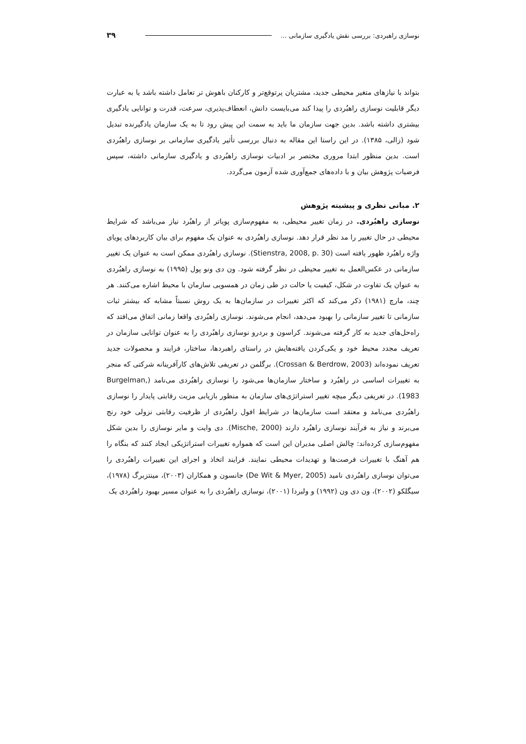نوسازی راهبردی: بررسی نقش یادگیری سازمانی ... ۳۹
بتواند با نیازهای متغیر محیطی جدید، مشتریان پرتوقع‌تر و کارکنان باهوش تر تعامل داشته باشد یا به عبارت دیگر قابلیت نوسازی راهبُردی را پیدا کند می‌بایست دانش، انعطاف‌پذیری، سرعت، قدرت و توانایی یادگیری بیشتری داشته باشد. بدین جهت سازمان ما باید به سمت این پیش رود تا به یک سازمان یادگیرنده تبدیل شود (زالی، ۱۳۸۵). در این راستا این مقاله به دنبال بررسی تأثیر یادگیری سازمانی بر نوسازی راهبُردی است. بدین منظور ابتدا مروری مختصر بر ادبیات نوسازی راهبُردی و یادگیری سازمانی داشته، سپس فرضیات پژوهش بیان و با داده‌های جمع‌آوری شده آزمون می‌گردد.
۲. مبانی نظری و پیشینه پژوهش
نوسازی راهبُردی. در زمان تغییر محیطی، به مفهوم‌سازی پویاتر از راهبُرد نیاز می‌باشد که شرایط محیطی در حال تغییر را مد نظر قرار دهد. نوسازی راهبُردی به عنوان یک مفهوم برای بیان کاربردهای پویای واژه راهبُرد ظهور یافته است (Stienstra, 2008, p. 30). نوسازی راهبُردی ممکن است به عنوان یک تغییر سازمانی در عکس‌العمل به تغییر محیطی در نظر گرفته شود. ون دی ونو پول (۱۹۹۵) به نوسازی راهبُردی به عنوان یک تفاوت در شکل، کیفیت یا حالت در طی زمان در همسویی سازمان با محیط اشاره می‌کنند. هر چند، مارچ (۱۹۸۱) ذکر می‌کند که اکثر تغییرات در سازمان‌ها به یک روش نسبتاً مشابه که بیشتر ثبات سازمانی تا تغییر سازمانی را بهبود می‌دهد، انجام می‌شوند. نوسازی راهبُردی واقعا زمانی اتفاق می‌افتد که راه‌حل‌های جدید به کار گرفته می‌شوند. کراسون و بردرو نوسازی راهبُردی را به عنوان توانایی سازمان در تعریف مجدد محیط خود و یکی‌کردن یافته‌هایش در راستای راهبردها، ساختار، فرایند و محصولات جدید تعریف نموده‌اند (Crossan & Berdrow, 2003). برگلمن در تعریفی تلاش‌های کارآفرینانه شرکتی که منجر به تغییرات اساسی در راهبُرد و ساختار سازمان‌ها می‌شود را نوسازی راهبُردی می‌نامد (Burgelman, 1983). در تعریفی دیگر میچه تغییر استراتژی‌های سازمان به منظور بازیابی مزیت رقابتی پایدار را نوسازی راهبُردی می‌نامد و معتقد است سازمان‌ها در شرایط افول راهبُردی از ظرفیت رقابتی نزولی خود رنج می‌برند و نیاز به فرآیند نوسازی راهبُرد دارند (Mische, 2000). دی وایت و مایر نوسازی را بدین شکل مفهوم‌سازی کرده‌اند: چالش اصلی مدیران این است که همواره تغییرات استراتژیکی ایجاد کنند که بنگاه را هم آهنگ با تغییرات فرصت‌ها و تهدیدات محیطی نمایند. فرایند اتخاذ و اجرای این تغییرات راهبُردی را می‌توان نوسازی راهبُردی نامید (De Wit & Myer, 2005) جانسون و همکاران (۲۰۰۳)، مینتزبرگ (۱۹۷۸)، سیگلکو (۲۰۰۲)، ون دی ون (۱۹۹۲) و ولبردا (۲۰۰۱)، نوسازی راهبُردی را به عنوان مسیر بهبود راهبُردی یک